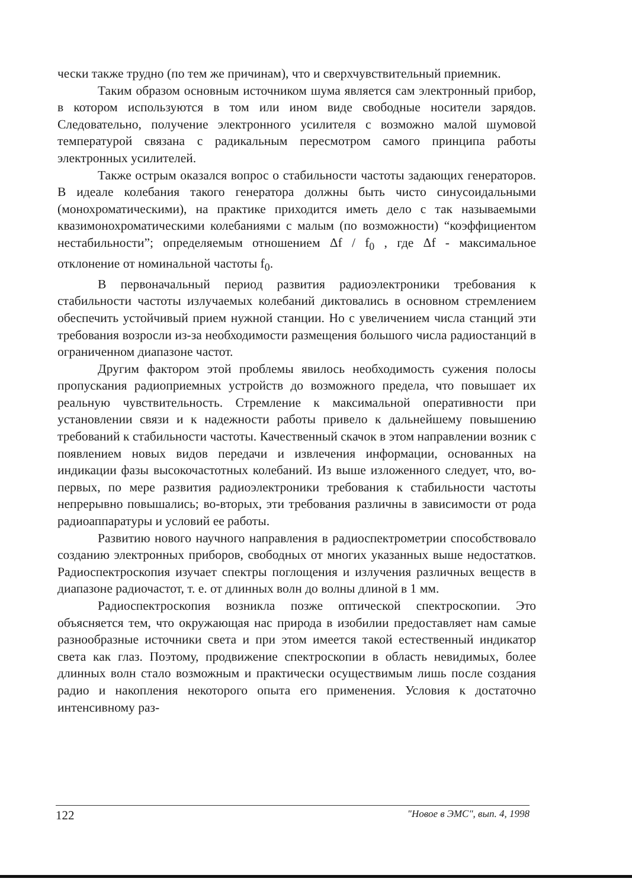чески также трудно (по тем же причинам), что и сверхчувствительный приемник.
Таким образом основным источником шума является сам электронный прибор, в котором используются в том или ином виде свободные носители зарядов. Следовательно, получение электронного усилителя с возможно малой шумовой температурой связана с радикальным пересмотром самого принципа работы электронных усилителей.
Также острым оказался вопрос о стабильности частоты задающих генераторов. В идеале колебания такого генератора должны быть чисто синусоидальными (монохроматическими), на практике приходится иметь дело с так называемыми квазимонохроматическими колебаниями с малым (по возможности) “коэффициентом нестабильности”; определяемым отношением Δf / f<sub>0</sub> , где Δf - максимальное отклонение от номинальной частоты f<sub>0</sub>.
В первоначальный период развития радиоэлектроники требования к стабильности частоты излучаемых колебаний диктовались в основном стремлением обеспечить устойчивый прием нужной станции. Но с увеличением числа станций эти требования возросли из-за необходимости размещения большого числа радиостанций в ограниченном диапазоне частот.
Другим фактором этой проблемы явилось необходимость сужения полосы пропускания радиоприемных устройств до возможного предела, что повышает их реальную чувствительность. Стремление к максимальной оперативности при установлении связи и к надежности работы привело к дальнейшему повышению требований к стабильности частоты. Качественный скачок в этом направлении возник с появлением новых видов передачи и извлечения информации, основанных на индикации фазы высокочастотных колебаний. Из выше изложенного следует, что, во-первых, по мере развития радиоэлектроники требования к стабильности частоты непрерывно повышались; во-вторых, эти требования различны в зависимости от рода радиоаппаратуры и условий ее работы.
Развитию нового научного направления в радиоспектрометрии способствовало созданию электронных приборов, свободных от многих указанных выше недостатков. Радиоспектроскопия изучает спектры поглощения и излучения различных веществ в диапазоне радиочастот, т. е. от длинных волн до волны длиной в 1 мм.
Радиоспектроскопия возникла позже оптической спектроскопии. Это объясняется тем, что окружающая нас природа в изобилии предоставляет нам самые разнообразные источники света и при этом имеется такой естественный индикатор света как глаз. Поэтому, продвижение спектроскопии в область невидимых, более длинных волн стало возможным и практически осуществимым лишь после создания радио и накопления некоторого опыта его применения. Условия к достаточно интенсивному раз-
122 "Новое в ЭМС", вып. 4, 1998